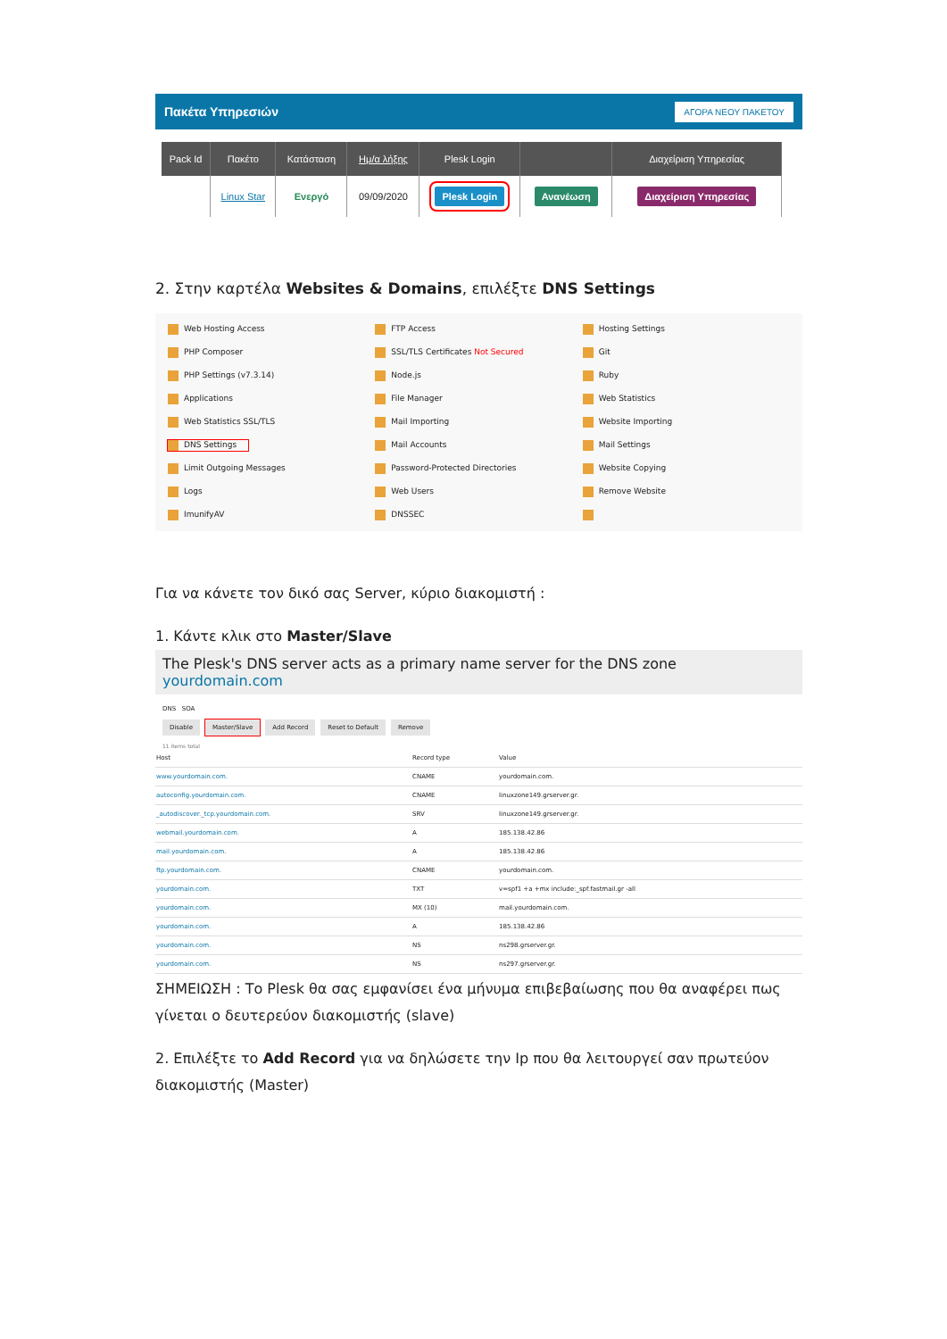Πακέτα Υπηρεσιών ΑΓΟΡΑ ΝΕΟΥ ΠΑΚΕΤΟΥ
| Pack Id | Πακέτο | Κατάσταση | Ημ/α λήξης | Plesk Login | | Διαχείριση Υπηρεσίας |
| --- | --- | --- | --- | --- | --- | --- |
| | Linux Star | Ενεργό | 09/09/2020 | Plesk Login | Ανανέωση | Διαχείριση Υπηρεσίας |
2. Στην καρτέλα Websites & Domains, επιλέξτε DNS Settings
Web Hosting Access
FTP Access
Hosting Settings
PHP Composer
SSL/TLS Certificates Not Secured
Git
PHP Settings (v7.3.14)
Node.js
Ruby
Applications
File Manager
Web Statistics
Web Statistics SSL/TLS
Mail Importing
Website Importing
DNS Settings
Mail Accounts
Mail Settings
Limit Outgoing Messages
Password-Protected Directories
Website Copying
Logs
Web Users
Remove Website
ImunifyAV
DNSSEC
Για να κάνετε τον δικό σας Server, κύριο διακομιστή :
1. Κάντε κλικ στο Master/Slave
The Plesk's DNS server acts as a primary name server for the DNS zone yourdomain.com
DNS SOA
Disable Master/Slave Add Record Reset to Default Remove
11 items total
| Host | Record type | Value |
| --- | --- | --- |
| www.yourdomain.com. | CNAME | yourdomain.com. |
| autoconfig.yourdomain.com. | CNAME | linuxzone149.grserver.gr. |
| _autodiscover._tcp.yourdomain.com. | SRV | linuxzone149.grserver.gr. |
| webmail.yourdomain.com. | A | 185.138.42.86 |
| mail.yourdomain.com. | A | 185.138.42.86 |
| ftp.yourdomain.com. | CNAME | yourdomain.com. |
| yourdomain.com. | TXT | v=spf1 +a +mx include:_spf.fastmail.gr -all |
| yourdomain.com. | MX (10) | mail.yourdomain.com. |
| yourdomain.com. | A | 185.138.42.86 |
| yourdomain.com. | NS | ns298.grserver.gr. |
| yourdomain.com. | NS | ns297.grserver.gr. |
ΣΗΜΕΙΩΣΗ : Το Plesk θα σας εμφανίσει ένα μήνυμα επιβεβαίωσης που θα αναφέρει πως γίνεται ο δευτερεύον διακομιστής (slave)
2. Επιλέξτε το Add Record για να δηλώσετε την Ip που θα λειτουργεί σαν πρωτεύον διακομιστής (Master)